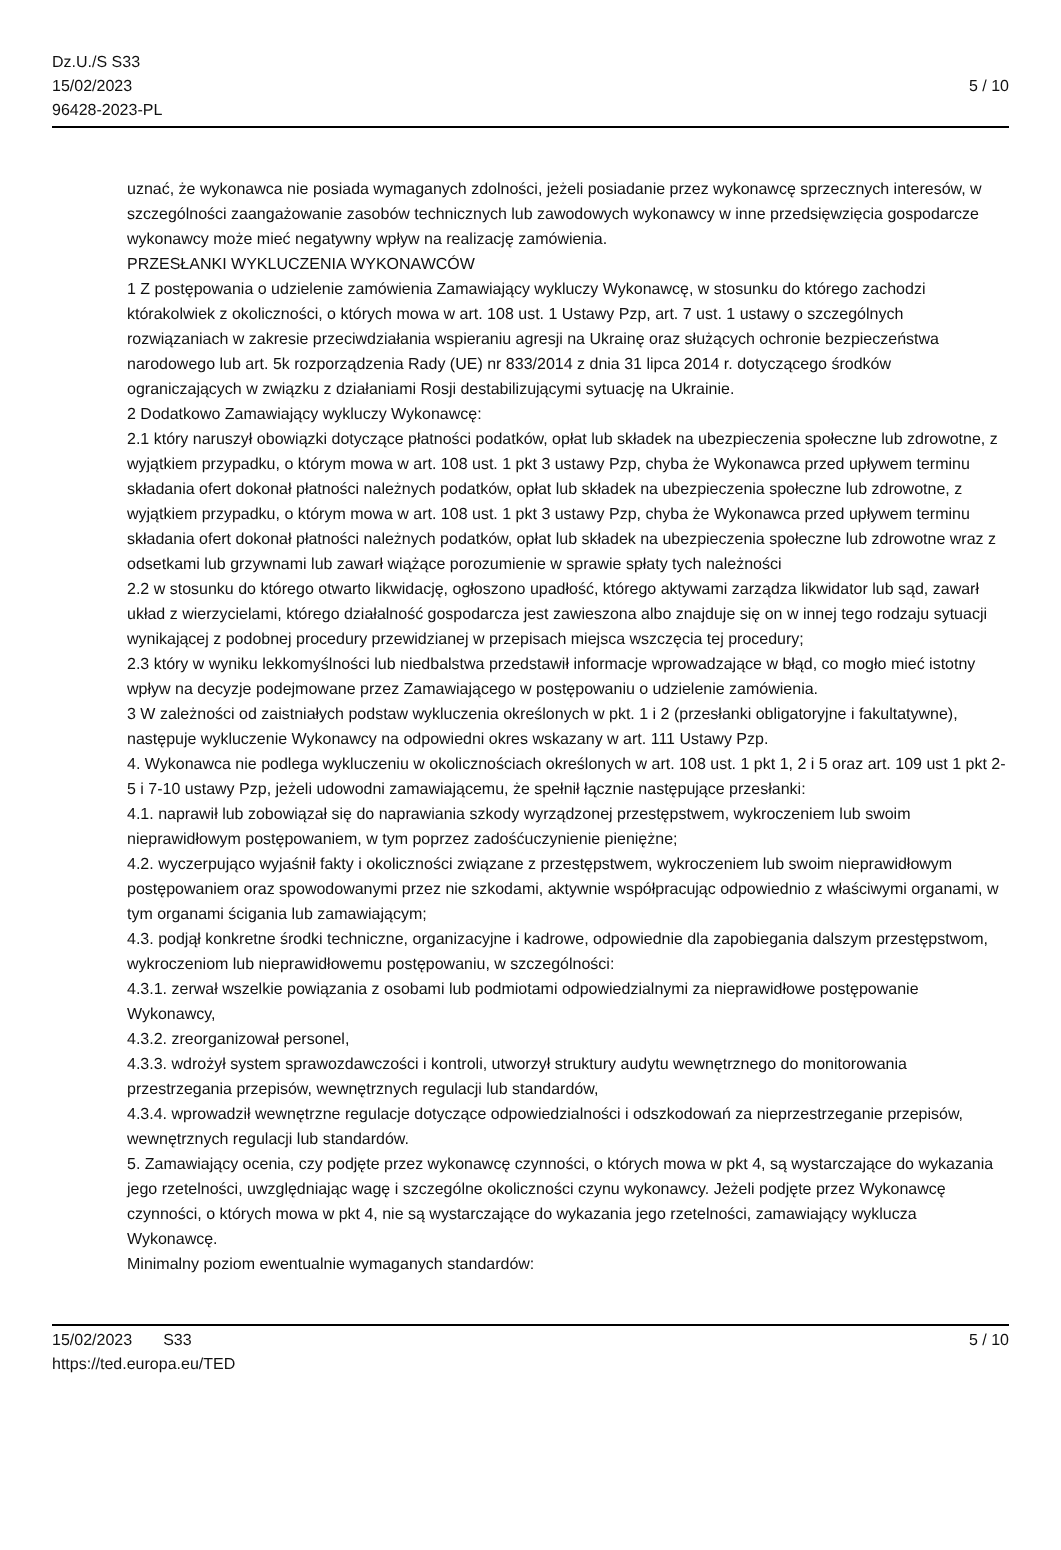Dz.U./S S33
15/02/2023
96428-2023-PL
5 / 10
uznać, że wykonawca nie posiada wymaganych zdolności, jeżeli posiadanie przez wykonawcę sprzecznych interesów, w szczególności zaangażowanie zasobów technicznych lub zawodowych wykonawcy w inne przedsięwzięcia gospodarcze wykonawcy może mieć negatywny wpływ na realizację zamówienia.
PRZESŁANKI WYKLUCZENIA WYKONAWCÓW
1 Z postępowania o udzielenie zamówienia Zamawiający wykluczy Wykonawcę, w stosunku do którego zachodzi którakolwiek z okoliczności, o których mowa w art. 108 ust. 1 Ustawy Pzp, art. 7 ust. 1 ustawy o szczególnych rozwiązaniach w zakresie przeciwdziałania wspieraniu agresji na Ukrainę oraz służących ochronie bezpieczeństwa narodowego lub art. 5k rozporządzenia Rady (UE) nr 833/2014 z dnia 31 lipca 2014 r. dotyczącego środków ograniczających w związku z działaniami Rosji destabilizującymi sytuację na Ukrainie.
2 Dodatkowo Zamawiający wykluczy Wykonawcę:
2.1 który naruszył obowiązki dotyczące płatności podatków, opłat lub składek na ubezpieczenia społeczne lub zdrowotne, z wyjątkiem przypadku, o którym mowa w art. 108 ust. 1 pkt 3 ustawy Pzp, chyba że Wykonawca przed upływem terminu składania ofert dokonał płatności należnych podatków, opłat lub składek na ubezpieczenia społeczne lub zdrowotne, z wyjątkiem przypadku, o którym mowa w art. 108 ust. 1 pkt 3 ustawy Pzp, chyba że Wykonawca przed upływem terminu składania ofert dokonał płatności należnych podatków, opłat lub składek na ubezpieczenia społeczne lub zdrowotne wraz z odsetkami lub grzywnami lub zawarł wiążące porozumienie w sprawie spłaty tych należności
2.2 w stosunku do którego otwarto likwidację, ogłoszono upadłość, którego aktywami zarządza likwidator lub sąd, zawarł układ z wierzycielami, którego działalność gospodarcza jest zawieszona albo znajduje się on w innej tego rodzaju sytuacji wynikającej z podobnej procedury przewidzianej w przepisach miejsca wszczęcia tej procedury;
2.3 który w wyniku lekkomyślności lub niedbalstwa przedstawił informacje wprowadzające w błąd, co mogło mieć istotny wpływ na decyzje podejmowane przez Zamawiającego w postępowaniu o udzielenie zamówienia.
3 W zależności od zaistniałych podstaw wykluczenia określonych w pkt. 1 i 2 (przesłanki obligatoryjne i fakultatywne), następuje wykluczenie Wykonawcy na odpowiedni okres wskazany w art. 111 Ustawy Pzp.
4. Wykonawca nie podlega wykluczeniu w okolicznościach określonych w art. 108 ust. 1 pkt 1, 2 i 5 oraz art. 109 ust 1 pkt 2-5 i 7-10 ustawy Pzp, jeżeli udowodni zamawiającemu, że spełnił łącznie następujące przesłanki:
4.1. naprawił lub zobowiązał się do naprawiania szkody wyrządzonej przestępstwem, wykroczeniem lub swoim nieprawidłowym postępowaniem, w tym poprzez zadośćuczynienie pieniężne;
4.2. wyczerpująco wyjaśnił fakty i okoliczności związane z przestępstwem, wykroczeniem lub swoim nieprawidłowym postępowaniem oraz spowodowanymi przez nie szkodami, aktywnie współpracując odpowiednio z właściwymi organami, w tym organami ścigania lub zamawiającym;
4.3. podjął konkretne środki techniczne, organizacyjne i kadrowe, odpowiednie dla zapobiegania dalszym przestępstwom, wykroczeniom lub nieprawidłowemu postępowaniu, w szczególności:
4.3.1. zerwał wszelkie powiązania z osobami lub podmiotami odpowiedzialnymi za nieprawidłowe postępowanie Wykonawcy,
4.3.2. zreorganizował personel,
4.3.3. wdrożył system sprawozdawczości i kontroli, utworzył struktury audytu wewnętrznego do monitorowania przestrzegania przepisów, wewnętrznych regulacji lub standardów,
4.3.4. wprowadził wewnętrzne regulacje dotyczące odpowiedzialności i odszkodowań za nieprzestrzeganie przepisów, wewnętrznych regulacji lub standardów.
5. Zamawiający ocenia, czy podjęte przez wykonawcę czynności, o których mowa w pkt 4, są wystarczające do wykazania jego rzetelności, uwzględniając wagę i szczególne okoliczności czynu wykonawcy. Jeżeli podjęte przez Wykonawcę czynności, o których mowa w pkt 4, nie są wystarczające do wykazania jego rzetelności, zamawiający wyklucza Wykonawcę.
Minimalny poziom ewentualnie wymaganych standardów:
15/02/2023 S33 5 / 10
https://ted.europa.eu/TED